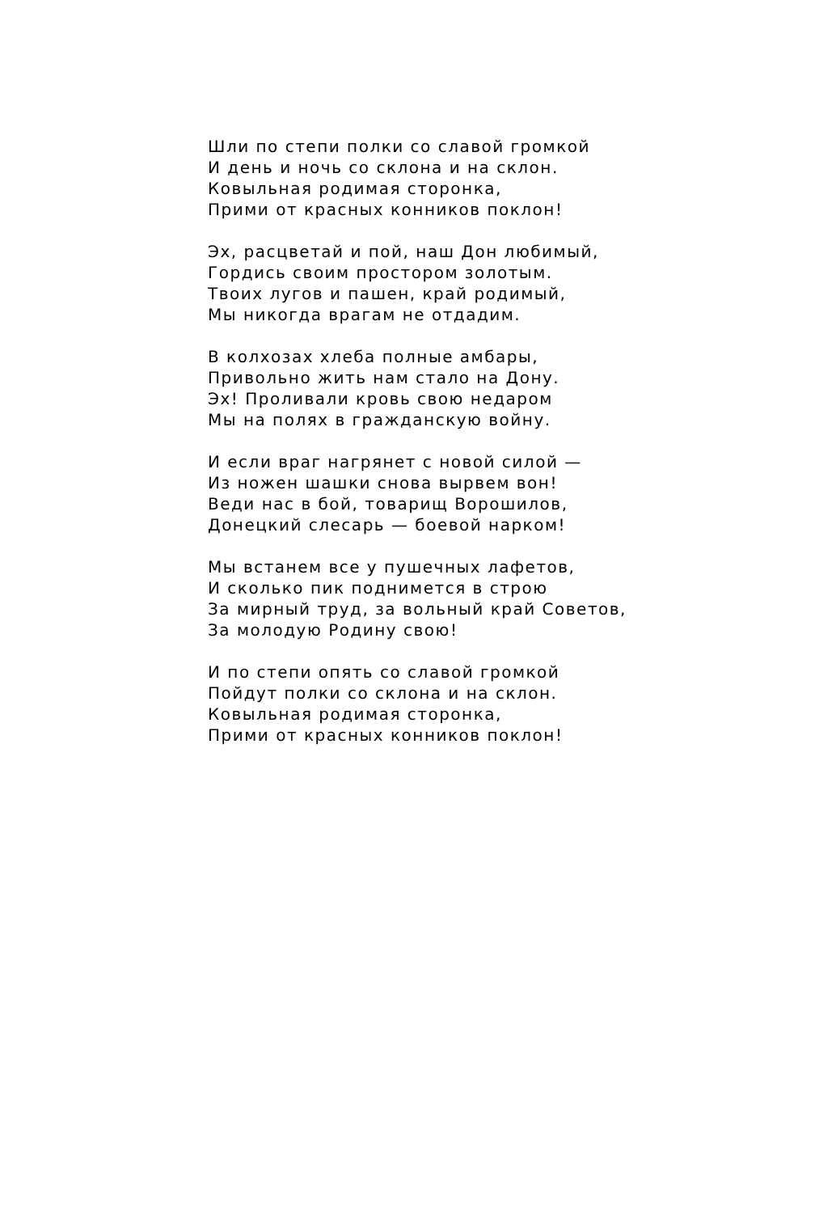Шли по степи полки со славой громкой
И день и ночь со склона и на склон.
Ковыльная родимая сторонка,
Прими от красных конников поклон!
Эх, расцветай и пой, наш Дон любимый,
Гордись своим простором золотым.
Твоих лугов и пашен, край родимый,
Мы никогда врагам не отдадим.
В колхозах хлеба полные амбары,
Привольно жить нам стало на Дону.
Эх! Проливали кровь свою недаром
Мы на полях в гражданскую войну.
И если враг нагрянет с новой силой —
Из ножен шашки снова вырвем вон!
Веди нас в бой, товарищ Ворошилов,
Донецкий слесарь — боевой нарком!
Мы встанем все у пушечных лафетов,
И сколько пик поднимется в строю
За мирный труд, за вольный край Советов,
За молодую Родину свою!
И по степи опять со славой громкой
Пойдут полки со склона и на склон.
Ковыльная родимая сторонка,
Прими от красных конников поклон!